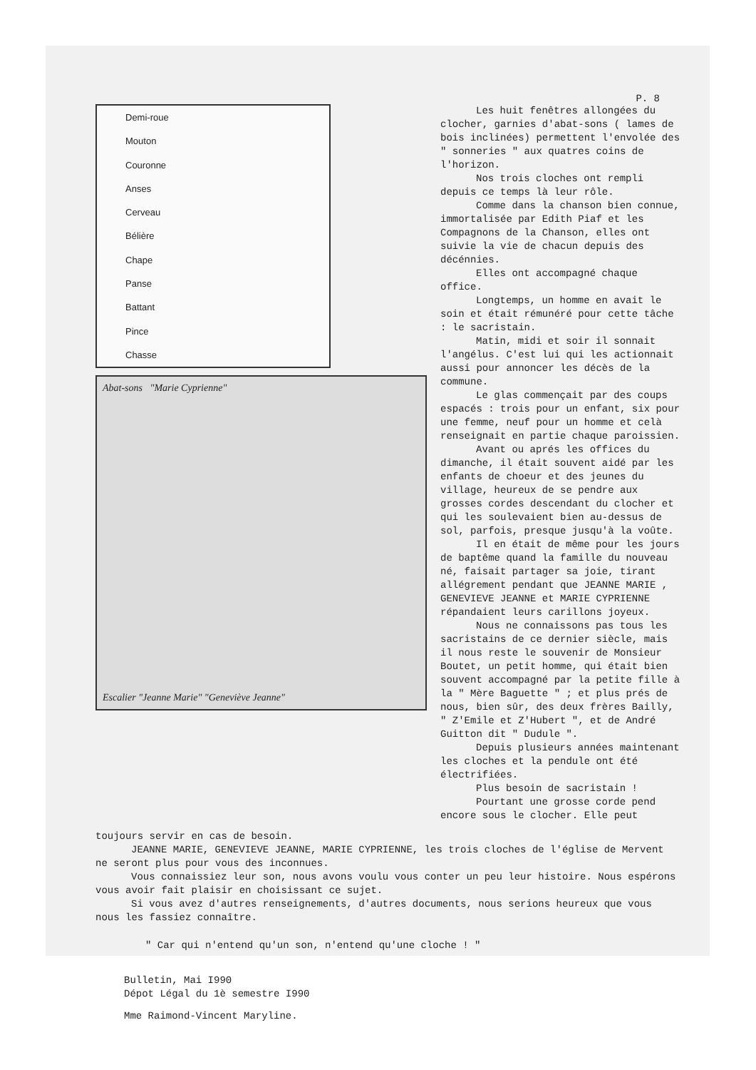P. 8
Demi-roue
Mouton
Couronne
Anses
Cerveau
Bélière
Chape
Panse
Battant
Pince
Chasse
Abat-sons "Marie Cyprienne"
Escalier "Jeanne Marie" "Geneviève Jeanne"
Les huit fenêtres allongées du clocher, garnies d'abat-sons ( lames de bois inclinées) permettent l'envolée des " sonneries " aux quatres coins de l'horizon.
Nos trois cloches ont rempli depuis ce temps là leur rôle.
Comme dans la chanson bien connue, immortalisée par Edith Piaf et les Compagnons de la Chanson, elles ont suivie la vie de chacun depuis des décénnies.
Elles ont accompagné chaque office.
Longtemps, un homme en avait le soin et était rémunéré pour cette tâche : le sacristain.
Matin, midi et soir il sonnait l'angélus. C'est lui qui les actionnait aussi pour annoncer les décès de la commune.
Le glas commençait par des coups espacés : trois pour un enfant, six pour une femme, neuf pour un homme et celà renseignait en partie chaque paroissien.
Avant ou aprés les offices du dimanche, il était souvent aidé par les enfants de choeur et des jeunes du village, heureux de se pendre aux grosses cordes descendant du clocher et qui les soulevaient bien au-dessus de sol, parfois, presque jusqu'à la voûte.
Il en était de même pour les jours de baptême quand la famille du nouveau né, faisait partager sa joie, tirant allégrement pendant que JEANNE MARIE , GENEVIEVE JEANNE et MARIE CYPRIENNE répandaient leurs carillons joyeux.
Nous ne connaissons pas tous les sacristains de ce dernier siècle, mais il nous reste le souvenir de Monsieur Boutet, un petit homme, qui était bien souvent accompagné par la petite fille à la " Mère Baguette " ; et plus prés de nous, bien sûr, des deux frères Bailly, " Z'Emile et Z'Hubert ", et de André Guitton dit " Dudule ".
Depuis plusieurs années maintenant les cloches et la pendule ont été électrifiées.
Plus besoin de sacristain !
Pourtant une grosse corde pend encore sous le clocher. Elle peut
toujours servir en cas de besoin.
JEANNE MARIE, GENEVIEVE JEANNE, MARIE CYPRIENNE, les trois cloches de l'église de Mervent ne seront plus pour vous des inconnues.
Vous connaissiez leur son, nous avons voulu vous conter un peu leur histoire. Nous espérons vous avoir fait plaisir en choisissant ce sujet.
Si vous avez d'autres renseignements, d'autres documents, nous serions heureux que vous nous les fassiez connaître.
" Car qui n'entend qu'un son, n'entend qu'une cloche ! "
Bulletin, Mai I990
Dépot Légal du 1è semestre I990
Mme Raimond-Vincent Maryline.